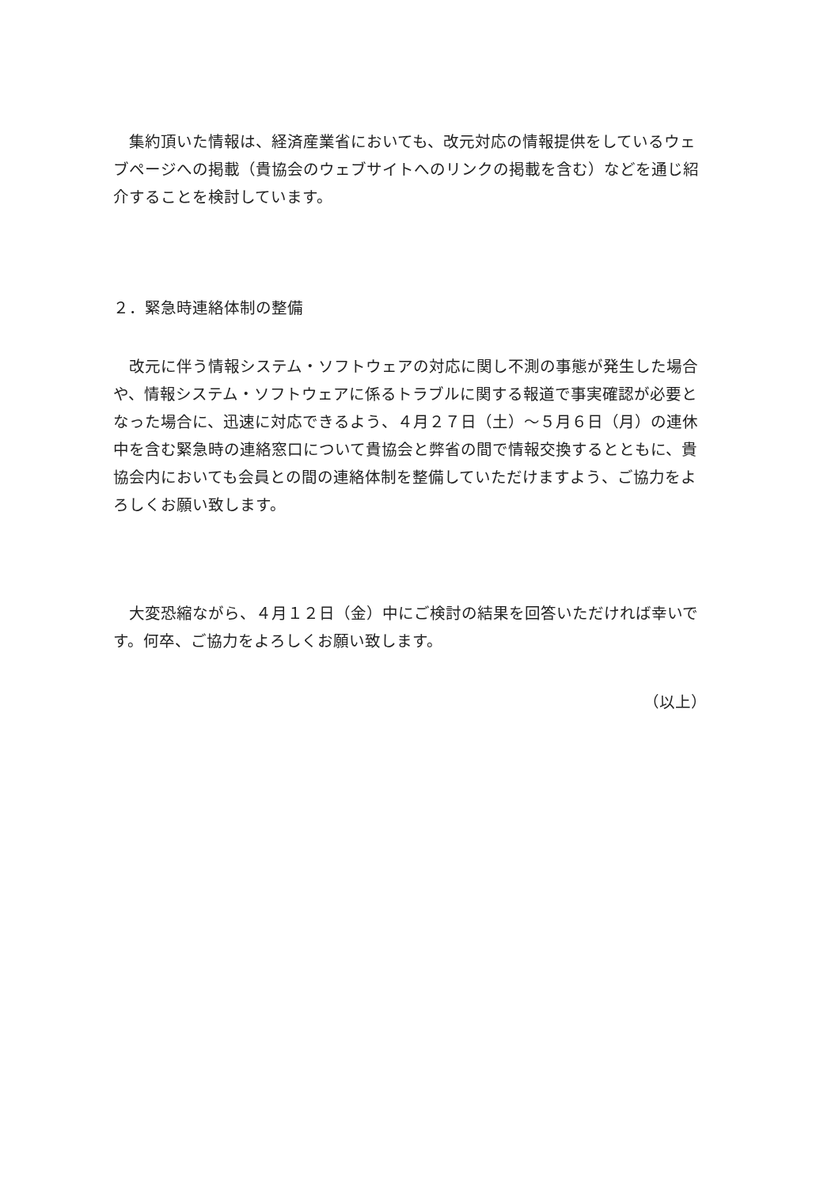集約頂いた情報は、経済産業省においても、改元対応の情報提供をしているウェブページへの掲載（貴協会のウェブサイトへのリンクの掲載を含む）などを通じ紹介することを検討しています。
２．緊急時連絡体制の整備
改元に伴う情報システム・ソフトウェアの対応に関し不測の事態が発生した場合や、情報システム・ソフトウェアに係るトラブルに関する報道で事実確認が必要となった場合に、迅速に対応できるよう、４月２７日（土）～５月６日（月）の連休中を含む緊急時の連絡窓口について貴協会と弊省の間で情報交換するとともに、貴協会内においても会員との間の連絡体制を整備していただけますよう、ご協力をよろしくお願い致します。
大変恐縮ながら、４月１２日（金）中にご検討の結果を回答いただければ幸いです。何卒、ご協力をよろしくお願い致します。
（以上）